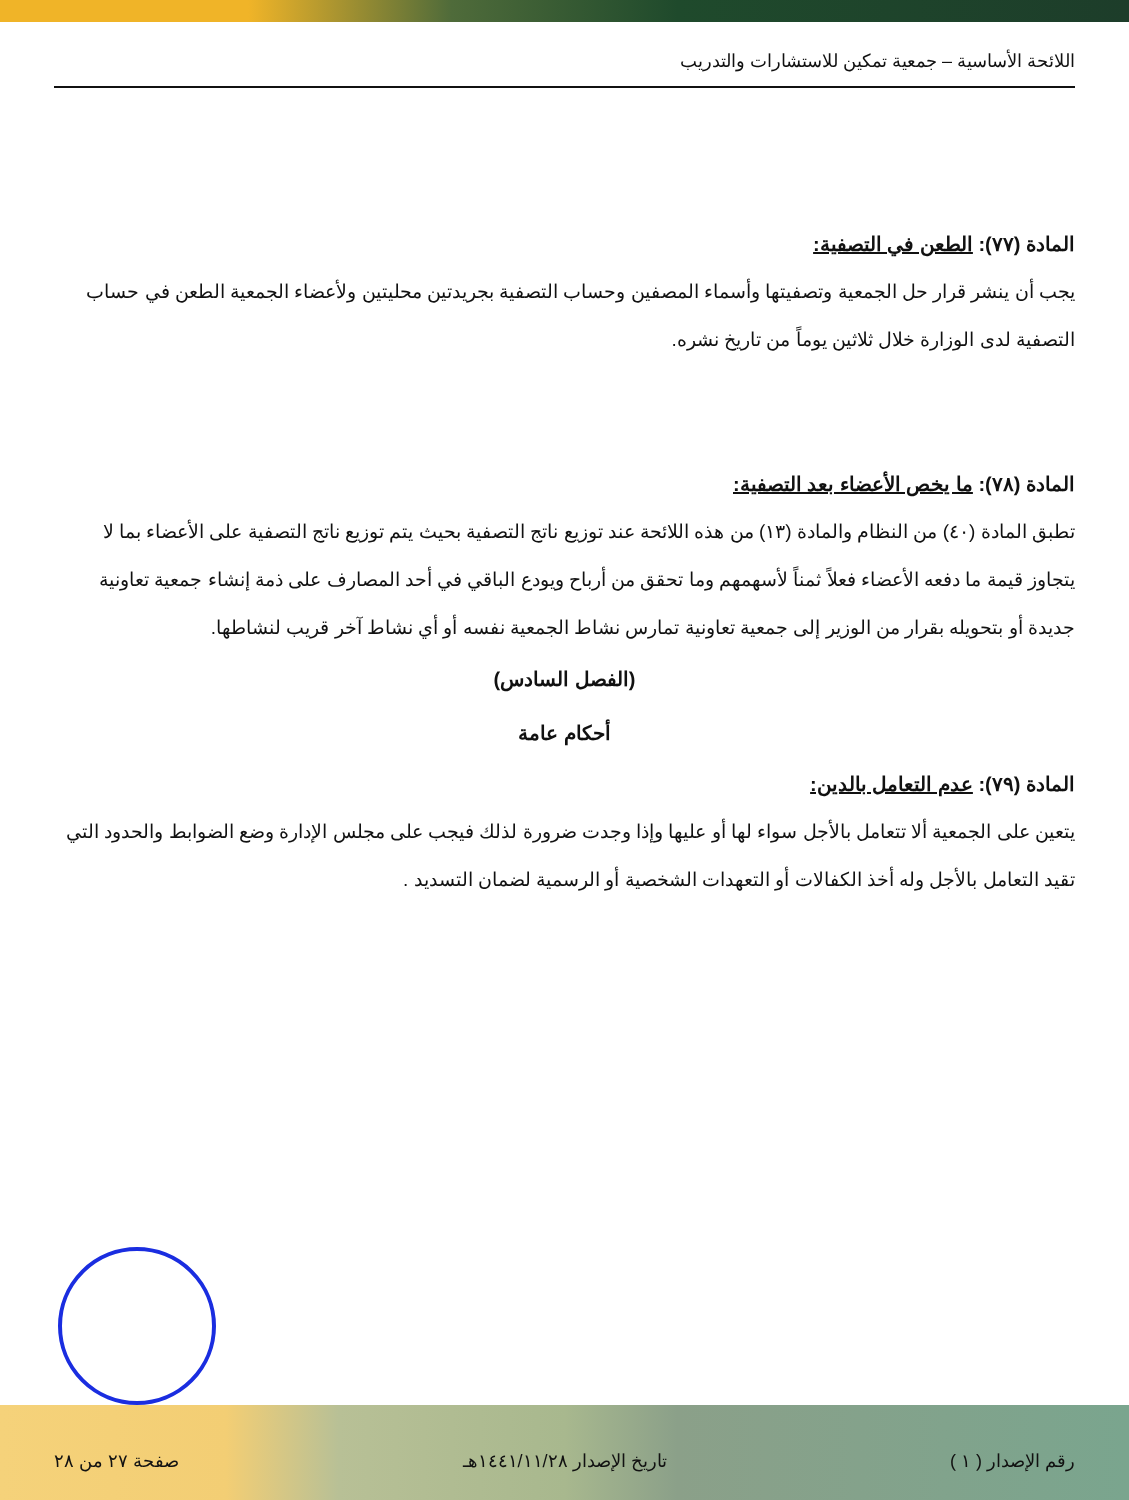اللائحة الأساسية – جمعية تمكين للاستشارات والتدريب
المادة (٧٧): الطعن في التصفية:
يجب أن ينشر قرار حل الجمعية وتصفيتها وأسماء المصفين وحساب التصفية بجريدتين محليتين ولأعضاء الجمعية الطعن في حساب التصفية لدى الوزارة خلال ثلاثين يوماً من تاريخ نشره.
المادة (٧٨): ما يخص الأعضاء بعد التصفية:
تطبق المادة (٤٠) من النظام والمادة (١٣) من هذه اللائحة عند توزيع ناتج التصفية بحيث يتم توزيع ناتج التصفية على الأعضاء بما لا يتجاوز قيمة ما دفعه الأعضاء فعلاً ثمناً لأسهمهم وما تحقق من أرباح ويودع الباقي في أحد المصارف على ذمة إنشاء جمعية تعاونية جديدة أو بتحويله بقرار من الوزير إلى جمعية تعاونية تمارس نشاط الجمعية نفسه أو أي نشاط آخر قريب لنشاطها.
(الفصل السادس)
أحكام عامة
المادة (٧٩): عدم التعامل بالدين:
يتعين على الجمعية ألا تتعامل بالأجل سواء لها أو عليها وإذا وجدت ضرورة لذلك فيجب على مجلس الإدارة وضع الضوابط والحدود التي تقيد التعامل بالأجل وله أخذ الكفالات أو التعهدات الشخصية أو الرسمية لضمان التسديد .
رقم الإصدار ( ١ ) تاريخ الإصدار ١٤٤١/١١/٢٨هـ صفحة ٢٧ من ٢٨